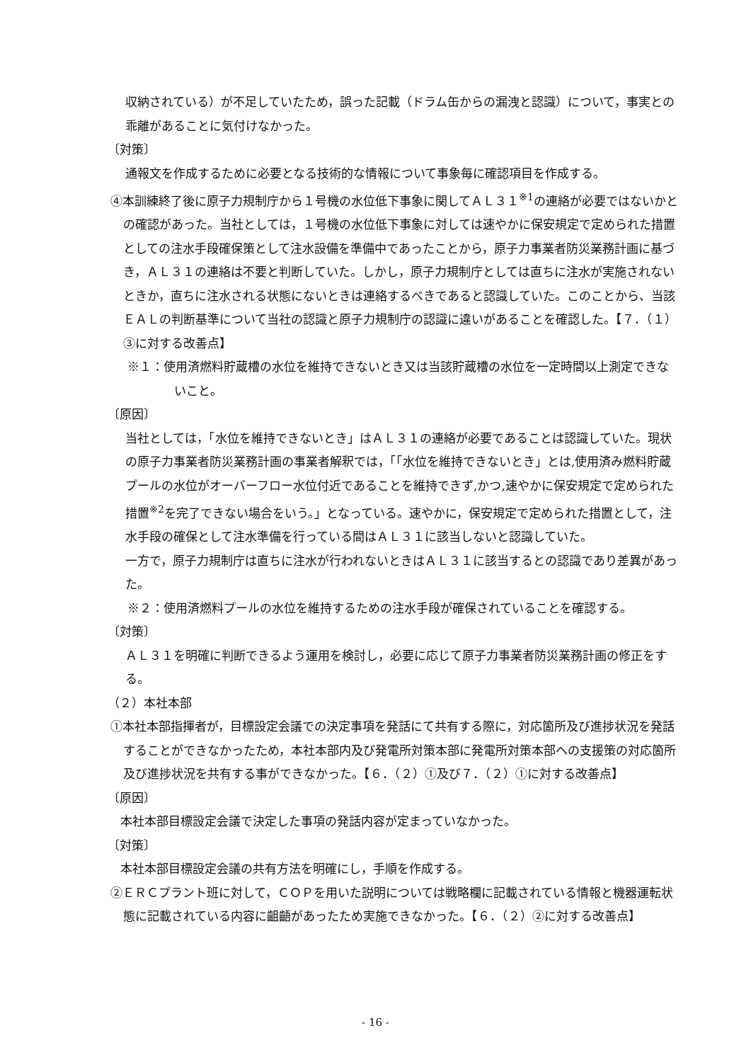収納されている）が不足していたため，誤った記載（ドラム缶からの漏洩と認識）について，事実との乖離があることに気付けなかった。
〔対策〕
通報文を作成するために必要となる技術的な情報について事象毎に確認項目を作成する。
④本訓練終了後に原子力規制庁から１号機の水位低下事象に関してＡＬ３１<sup>※1</sup>の連絡が必要ではないかとの確認があった。当社としては，１号機の水位低下事象に対しては速やかに保安規定で定められた措置としての注水手段確保策として注水設備を準備中であったことから，原子力事業者防災業務計画に基づき，ＡＬ３１の連絡は不要と判断していた。しかし，原子力規制庁としては直ちに注水が実施されないときか，直ちに注水される状態にないときは連絡するべきであると認識していた。このことから、当該ＥＡＬの判断基準について当社の認識と原子力規制庁の認識に違いがあることを確認した。【７．（１）③に対する改善点】
※１：使用済燃料貯蔵槽の水位を維持できないとき又は当該貯蔵槽の水位を一定時間以上測定できないこと。
〔原因〕
当社としては，「水位を維持できないとき」はＡＬ３１の連絡が必要であることは認識していた。現状の原子力事業者防災業務計画の事業者解釈では，「「水位を維持できないとき」とは,使用済み燃料貯蔵プールの水位がオーバーフロー水位付近であることを維持できず,かつ,速やかに保安規定で定められた措置<sup>※2</sup>を完了できない場合をいう。」となっている。速やかに，保安規定で定められた措置として，注水手段の確保として注水準備を行っている間はＡＬ３１に該当しないと認識していた。
一方で，原子力規制庁は直ちに注水が行われないときはＡＬ３１に該当するとの認識であり差異があった。
※２：使用済燃料プールの水位を維持するための注水手段が確保されていることを確認する。
〔対策〕
ＡＬ３１を明確に判断できるよう運用を検討し，必要に応じて原子力事業者防災業務計画の修正をする。
（２）本社本部
①本社本部指揮者が，目標設定会議での決定事項を発話にて共有する際に，対応箇所及び進捗状況を発話することができなかったため，本社本部内及び発電所対策本部に発電所対策本部への支援策の対応箇所及び進捗状況を共有する事ができなかった。【６．（２）①及び７．（２）①に対する改善点】
〔原因〕
本社本部目標設定会議で決定した事項の発話内容が定まっていなかった。
〔対策〕
本社本部目標設定会議の共有方法を明確にし，手順を作成する。
②ＥＲＣプラント班に対して，ＣＯＰを用いた説明については戦略欄に記載されている情報と機器運転状態に記載されている内容に齟齬があったため実施できなかった。【６．（２）②に対する改善点】
- 16 -